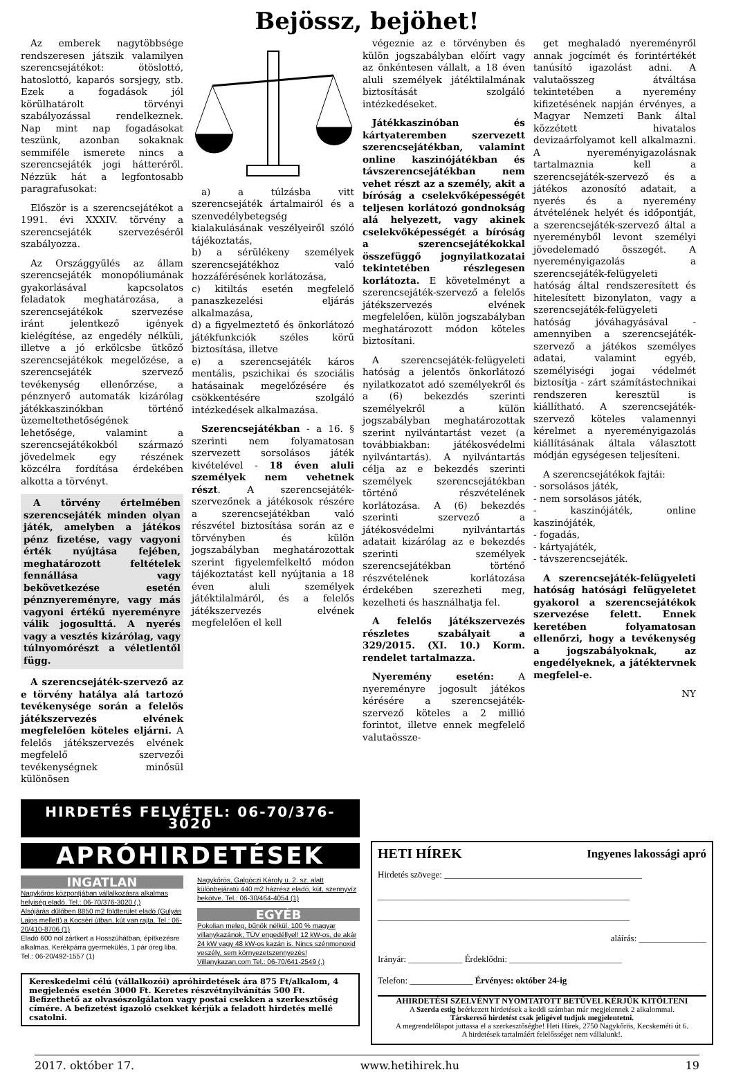Bejössz, bejöhet!
Az emberek nagytöbbsége rendszeresen játszik valamilyen szerencsejátékot: ötöslottó, hatoslottó, kaparós sorsjegy, stb. Ezek a fogadások jól körülhatárolt törvényi szabályozással rendelkeznek. Nap mint nap fogadásokat teszünk, azonban sokaknak semmiféle ismerete nincs a szerencsejáték jogi hátteréről. Nézzük hát a legfontosabb paragrafusokat:
Először is a szerencsejátékot a 1991. évi XXXIV. törvény a szerencsejáték szervezéséről szabályozza.
Az Országgyűlés az állam szerencsejáték monopóliumának gyakorlásával kapcsolatos feladatok meghatározása, a szerencsejátékok szervezése iránt jelentkező igények kielégítése, az engedély nélküli, illetve a jó erkölcsbe ütköző szerencsejátékok megelőzése, a szerencsejáték szervező tevékenység ellenőrzése, a pénznyerő automaták kizárólag játékkaszinókban történő üzemeltethetőségének lehetősége, valamint a szerencsejátékokból származó jövedelmek egy részének közcélra fordítása érdekében alkotta a törvényt.
A törvény értelmében szerencsejáték minden olyan játék, amelyben a játékos pénz fizetése, vagy vagyoni érték nyújtása fejében, meghatározott feltételek fennállása vagy bekövetkezése esetén pénznyereményre, vagy más vagyoni értékű nyereményre válik jogosulttá. A nyerés vagy a vesztés kizárólag, vagy túlnyomórészt a véletlentől függ.
A szerencsejáték-szervező az e törvény hatálya alá tartozó tevékenysége során a felelős játékszervezés elvének megfelelően köteles eljárni. A felelős játékszervezés elvének megfelelő szervezői tevékenységnek minősül különösen
a) a túlzásba vitt szerencsejáték ártalmairól és a szenvedélybetegség kialakulásának veszélyeiről szóló tájékoztatás,
b) a sérülékeny személyek szerencsejátékhoz való hozzáférésének korlátozása,
c) kitiltás esetén megfelelő panaszkezelési eljárás alkalmazása,
d) a figyelmeztető és önkorlátozó játékfunkciók széles körű biztosítása, illetve
e) a szerencsejáték káros mentális, pszichikai és szociális hatásainak megelőzésére és csökkentésére szolgáló intézkedések alkalmazása.
Szerencsejátékban - a 16. § szerinti nem folyamatosan szervezett sorsolásos játék kivételével - 18 éven aluli személyek nem vehetnek részt. A szerencsejáték-szervezőnek a játékosok részére a szerencsejátékban való részvétel biztosítása során az e törvényben és külön jogszabályban meghatározottak szerint figyelemfelkeltő módon tájékoztatást kell nyújtania a 18 éven aluli személyek játéktilalmáról, és a felelős játékszervezés elvének megfelelően el kell
végeznie az e törvényben és külön jogszabályban előírt vagy az önkéntesen vállalt, a 18 éven aluli személyek játéktilalmának biztosítását szolgáló intézkedéseket.
Játékkaszinóban és kártyateremben szervezett szerencsejátékban, valamint online kaszinójátékban és távszerencsejátékban nem vehet részt az a személy, akit a bíróság a cselekvőképességét teljesen korlátozó gondnokság alá helyezett, vagy akinek cselekvőképességét a bíróság a szerencsejátékokkal összefüggő jognyilatkozatai tekintetében részlegesen korlátozta. E követelményt a szerencsejáték-szervező a felelős játékszervezés elvének megfelelően, külön jogszabályban meghatározott módon köteles biztosítani.
A szerencsejáték-felügyeleti hatóság a jelentős önkorlátozó nyilatkozatot adó személyekről és a (6) bekezdés szerinti személyekről a külön jogszabályban meghatározottak szerint nyilvántartást vezet (a továbbiakban: játékosvédelmi nyilvántartás). A nyilvántartás célja az e bekezdés szerinti személyek szerencsejátékban történő részvételének korlátozása. A (6) bekezdés szerinti szervező a játékosvédelmi nyilvántartás adatait kizárólag az e bekezdés szerinti személyek szerencsejátékban történő részvételének korlátozása érdekében szerezheti meg, kezelheti és használhatja fel.
A felelős játékszervezés részletes szabályait a 329/2015. (XI. 10.) Korm. rendelet tartalmazza.
Nyeremény esetén: A nyereményre jogosult játékos kérésére a szerencsejáték-szervező köteles a 2 millió forintot, illetve ennek megfelelő valutaössze-
get meghaladó nyereményről annak jogcímét és forintértékét tanúsító igazolást adni. A valutaösszeg átváltása tekintetében a nyeremény kifizetésének napján érvényes, a Magyar Nemzeti Bank által közzétett hivatalos devizaárfolyamot kell alkalmazni. A nyereményigazolásnak tartalmaznia kell a szerencsejáték-szervező és a játékos azonosító adatait, a nyerés és a nyeremény átvételének helyét és időpontját, a szerencsejáték-szervező által a nyereményből levont személyi jövedelemadó összegét. A nyereményigazolás a szerencsejáték-felügyeleti hatóság által rendszeresített és hitelesített bizonylaton, vagy a szerencsejáték-felügyeleti hatóság jóváhagyásával - amennyiben a szerencsejáték-szervező a játékos személyes adatai, valamint egyéb, személyiségi jogai védelmét biztosítja - zárt számítástechnikai rendszeren keresztül is kiállítható. A szerencsejáték-szervező köteles valamennyi kérelmet a nyereményigazolás kiállításának általa választott módján egységesen teljesíteni.
A szerencsejátékok fajtái:
- sorsolásos játék,
- nem sorsolásos játék,
- kaszinójáték, online kaszinójáték,
- fogadás,
- kártyajáték,
- távszerencsejáték.
A szerencsejáték-felügyeleti hatóság hatósági felügyeletet gyakorol a szerencsejátékok szervezése felett. Ennek keretében folyamatosan ellenőrzi, hogy a tevékenység a jogszabályoknak, az engedélyeknek, a játéktervnek megfelel-e.
NY
HIRDETÉS FELVÉTEL: 06-70/376-3020
APRÓHIRDETÉSEK
INGATLAN
Nagykőrös központjában vállalkozásra alkalmas helyiség eladó. Tel.: 06-70/376-3020 (.)
Alsójárás dűlőben 8850 m2 földterület eladó (Gulyás Lajos mellett) a Kocséri útban, kút van rajta. Tel.: 06-20/410-8706 (1)
Eladó 600 nöl zártkert a Hosszúhátban, építkezésre alkalmas. Kerékpárra gyermekülés, 1 pár öreg liba. Tel.: 06-20/492-1557 (1)
Nagykőrös, Galgóczi Károly u. 2. sz. alatt különbejáratú 440 m2 házrész eladó, kút, szennyvíz bekötve. Tel.: 06-30/464-4054 (1)
EGYÉB
Pokolian meleg, bűnök nélkül. 100 % magyar villanykazánok, TÜV engedéllyel! 12 kW-os, de akár 24 kW vagy 48 kW-os kazán is. Nincs szénmonoxid veszély, sem környezetszennyezés! Villanykazan.com Tel.: 06-70/641-2549 (.)
Kereskedelmi célú (vállalkozói) apróhirdetések ára 875 Ft/alkalom, 4 megjelenés esetén 3000 Ft. Keretes részvétnyilvánítás 500 Ft. Befizethető az olvasószolgálaton vagy postai csekken a szerkesztőség címére. A befizetést igazoló csekket kérjük a feladott hirdetés mellé csatolni.
HETI HÍREK Ingyenes lakossági apró
Hirdetés szövege: ____________________________________________
________________________________________________________
________________________________________________________
aláírás: _______________
Irányár: ____________ Érdeklődni: _________________________
Telefon: ______________ Érvényes: október 24-ig
AHIRDETÉSI SZELVÉNYT NYOMTATOTT BETŰVEL KÉRJÜK KITÖLTENI
A Szerda estig beérkezett hirdetések a keddi számban már megjelennek 2 alkalommal.
Társkereső hirdetést csak jeligével tudjuk megjelentetni.
A megrendelőlapot juttassa el a szerkesztőségbe! Heti Hírek, 2750 Nagykőrös, Kecskeméti út 6.
A hirdetések tartalmáért felelősséget nem vállalunk!.
2017. október 17. www.hetihirek.hu 19